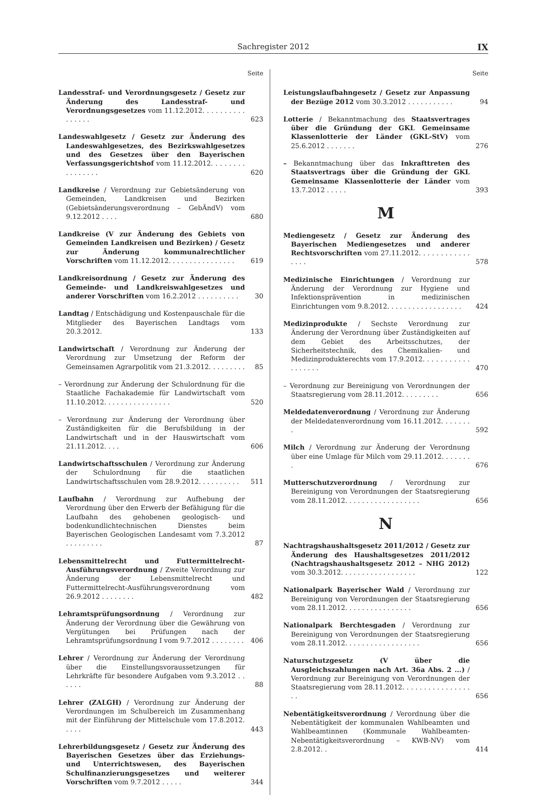Sachregister 2012
IX
Seite
Landesstraf- und Verordnungsgesetz / Gesetz zur Änderung des Landesstraf- und Verordnungsgesetzes vom 11.12.2012. . . . . . . . . . . . . . . .
623
Landeswahlgesetz / Gesetz zur Änderung des Landeswahlgesetzes, des Bezirkswahlgesetzes und des Gesetzes über den Bayerischen Verfassungsgerichtshof vom 11.12.2012. . . . . . . . . . . . . . . .
620
Landkreise / Verordnung zur Gebietsänderung von Gemeinden, Landkreisen und Bezirken (Gebietsänderungsverordnung – GebÄndV) vom 9.12.2012 . . . .
680
Landkreise (V zur Änderung des Gebiets von Gemeinden Landkreisen und Bezirken) / Gesetz zur Änderung kommunalrechtlicher Vorschriften vom 11.12.2012. . . . . . . . . . . . . . . .
619
Landkreisordnung / Gesetz zur Änderung des Gemeinde- und Landkreiswahlgesetzes und anderer Vorschriften vom 16.2.2012 . . . . . . . . . .
30
Landtag / Entschädigung und Kostenpauschale für die Mitglieder des Bayerischen Landtags vom 20.3.2012.
133
Landwirtschaft / Verordnung zur Änderung der Verordnung zur Umsetzung der Reform der Gemeinsamen Agrarpolitik vom 21.3.2012. . . . . . . . .
85
– Verordnung zur Änderung der Schulordnung für die Staatliche Fachakademie für Landwirtschaft vom 11.10.2012. . . . . . . . . . . . . . . .
520
– Verordnung zur Änderung der Verordnung über Zuständigkeiten für die Berufsbildung in der Landwirtschaft und in der Hauswirtschaft vom 21.11.2012. . . .
606
Landwirtschaftsschulen / Verordnung zur Änderung der Schulordnung für die staatlichen Landwirtschaftsschulen vom 28.9.2012. . . . . . . . . .
511
Laufbahn / Verordnung zur Aufhebung der Verordnung über den Erwerb der Befähigung für die Laufbahn des gehobenen geologisch- und bodenkundlichtechnischen Dienstes beim Bayerischen Geologischen Landesamt vom 7.3.2012 . . . . . . . . .
87
Lebensmittelrecht und Futtermittelrecht-Ausführungsverordnung / Zweite Verordnung zur Änderung der Lebensmittelrecht und Futtermittelrecht-Ausführungsverordnung vom 26.9.2012 . . . . . . . .
482
Lehramtsprüfungsordnung / Verordnung zur Änderung der Verordnung über die Gewährung von Vergütungen bei Prüfungen nach der Lehramtsprüfungsordnung I vom 9.7.2012 . . . . . . . .
406
Lehrer / Verordnung zur Änderung der Verordnung über die Einstellungsvoraussetzungen für Lehrkräfte für besondere Aufgaben vom 9.3.2012 . . . . . .
88
Lehrer (ZALGH) / Verordnung zur Änderung der Verordnungen im Schulbereich im Zusammenhang mit der Einführung der Mittelschule vom 17.8.2012. . . . .
443
Lehrerbildungsgesetz / Gesetz zur Änderung des Bayerischen Gesetzes über das Erziehungs- und Unterrichtswesen, des Bayerischen Schulfinanzierungsgesetzes und weiterer Vorschriften vom 9.7.2012 . . . . .
344
Seite
Leistungslaufbahngesetz / Gesetz zur Anpassung der Bezüge 2012 vom 30.3.2012 . . . . . . . . . . .
94
Lotterie / Bekanntmachung des Staatsvertrages über die Gründung der GKL Gemeinsame Klassenlotterie der Länder (GKL-StV) vom 25.6.2012 . . . . . . .
276
– Bekanntmachung über das Inkrafttreten des Staatsvertrags über die Gründung der GKL Gemeinsame Klassenlotterie der Länder vom 13.7.2012 . . . . .
393
M
Mediengesetz / Gesetz zur Änderung des Bayerischen Mediengesetzes und anderer Rechtsvorschriften vom 27.11.2012. . . . . . . . . . . . . . . .
578
Medizinische Einrichtungen / Verordnung zur Änderung der Verordnung zur Hygiene und Infektionsprävention in medizinischen Einrichtungen vom 9.8.2012. . . . . . . . . . . . . . . . . .
424
Medizinprodukte / Sechste Verordnung zur Änderung der Verordnung über Zuständigkeiten auf dem Gebiet des Arbeitsschutzes, der Sicherheitstechnik, des Chemikalien- und Medizinprodukterechts vom 17.9.2012. . . . . . . . . . . . . . . . . .
470
– Verordnung zur Bereinigung von Verordnungen der Staatsregierung vom 28.11.2012. . . . . . . . .
656
Meldedatenverordnung / Verordnung zur Änderung der Meldedatenverordnung vom 16.11.2012. . . . . . . .
592
Milch / Verordnung zur Änderung der Verordnung über eine Umlage für Milch vom 29.11.2012. . . . . . . .
676
Mutterschutzverordnung / Verordnung zur Bereinigung von Verordnungen der Staatsregierung vom 28.11.2012. . . . . . . . . . . . . . . . . .
656
N
Nachtragshaushaltsgesetz 2011/2012 / Gesetz zur Änderung des Haushaltsgesetzes 2011/2012 (Nachtragshaushaltsgesetz 2012 – NHG 2012) vom 30.3.2012. . . . . . . . . . . . . . . . . .
122
Nationalpark Bayerischer Wald / Verordnung zur Bereinigung von Verordnungen der Staatsregierung vom 28.11.2012. . . . . . . . . . . . . . . .
656
Nationalpark Berchtesgaden / Verordnung zur Bereinigung von Verordnungen der Staatsregierung vom 28.11.2012. . . . . . . . . . . . . . . . . .
656
Naturschutzgesetz (V über die Ausgleichszahlungen nach Art. 36a Abs. 2 ...) / Verordnung zur Bereinigung von Verordnungen der Staatsregierung vom 28.11.2012. . . . . . . . . . . . . . . . . .
656
Nebentätigkeitsverordnung / Verordnung über die Nebentätigkeit der kommunalen Wahlbeamten und Wahlbeamtinnen (Kommunale Wahlbeamten-Nebentätigkeitsverordnung – KWB-NV) vom 2.8.2012. .
414